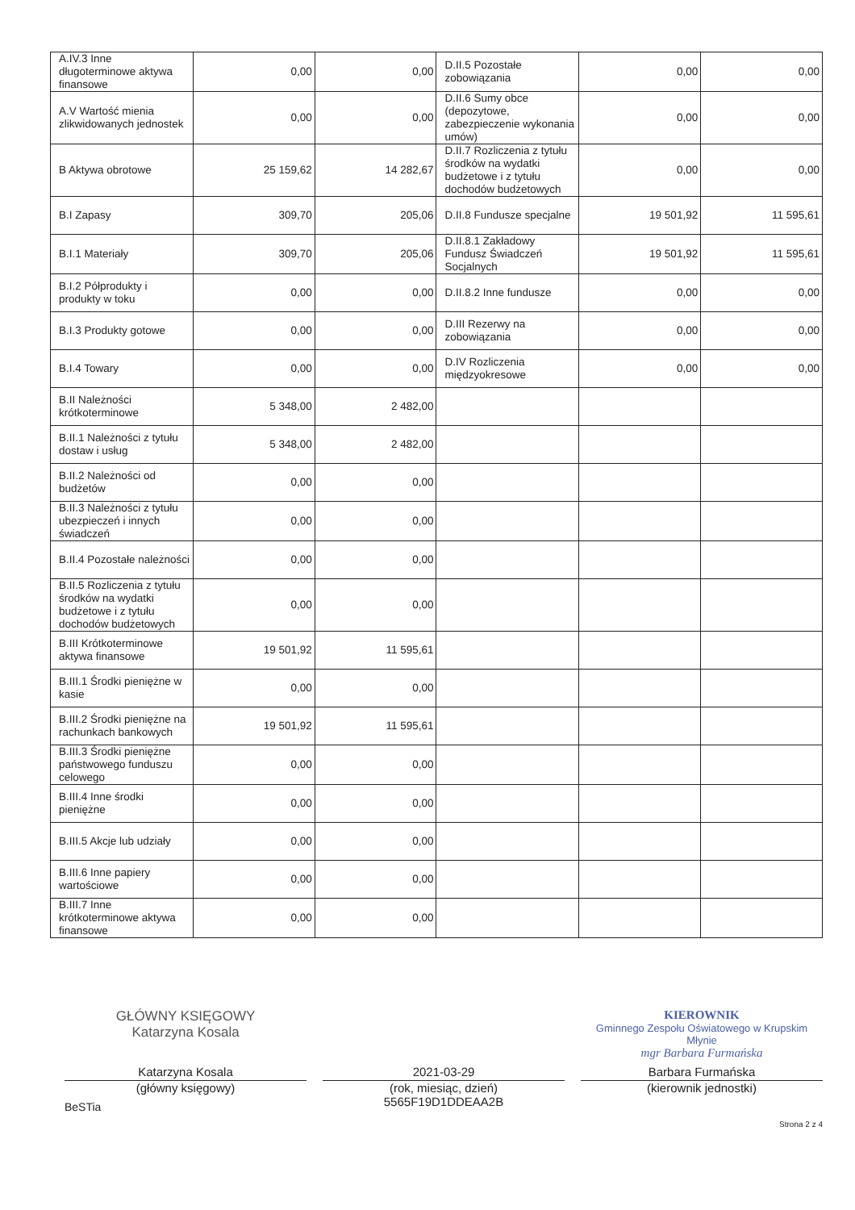| A.IV.3 Inne długoterminowe aktywa finansowe | 0,00 | 0,00 | D.II.5 Pozostałe zobowiązania | 0,00 | 0,00 |
| A.V Wartość mienia zlikwidowanych jednostek | 0,00 | 0,00 | D.II.6 Sumy obce (depozytowe, zabezpieczenie wykonania umów) | 0,00 | 0,00 |
| B Aktywa obrotowe | 25 159,62 | 14 282,67 | D.II.7 Rozliczenia z tytułu środków na wydatki budżetowe i z tytułu dochodów budżetowych | 0,00 | 0,00 |
| B.I Zapasy | 309,70 | 205,06 | D.II.8 Fundusze specjalne | 19 501,92 | 11 595,61 |
| B.I.1 Materiały | 309,70 | 205,06 | D.II.8.1 Zakładowy Fundusz Świadczeń Socjalnych | 19 501,92 | 11 595,61 |
| B.I.2 Półprodukty i produkty w toku | 0,00 | 0,00 | D.II.8.2 Inne fundusze | 0,00 | 0,00 |
| B.I.3 Produkty gotowe | 0,00 | 0,00 | D.III Rezerwy na zobowiązania | 0,00 | 0,00 |
| B.I.4 Towary | 0,00 | 0,00 | D.IV Rozliczenia międzyokresowe | 0,00 | 0,00 |
| B.II Należności krótkoterminowe | 5 348,00 | 2 482,00 | | | |
| B.II.1 Należności z tytułu dostaw i usług | 5 348,00 | 2 482,00 | | | |
| B.II.2 Należności od budżetów | 0,00 | 0,00 | | | |
| B.II.3 Należności z tytułu ubezpieczeń i innych świadczeń | 0,00 | 0,00 | | | |
| B.II.4 Pozostałe należności | 0,00 | 0,00 | | | |
| B.II.5 Rozliczenia z tytułu środków na wydatki budżetowe i z tytułu dochodów budżetowych | 0,00 | 0,00 | | | |
| B.III Krótkoterminowe aktywa finansowe | 19 501,92 | 11 595,61 | | | |
| B.III.1 Środki pieniężne w kasie | 0,00 | 0,00 | | | |
| B.III.2 Środki pieniężne na rachunkach bankowych | 19 501,92 | 11 595,61 | | | |
| B.III.3 Środki pieniężne państwowego funduszu celowego | 0,00 | 0,00 | | | |
| B.III.4 Inne środki pieniężne | 0,00 | 0,00 | | | |
| B.III.5 Akcje lub udziały | 0,00 | 0,00 | | | |
| B.III.6 Inne papiery wartościowe | 0,00 | 0,00 | | | |
| B.III.7 Inne krótkoterminowe aktywa finansowe | 0,00 | 0,00 | | | |
GŁÓWNY KSIĘGOWY
Katarzyna Kosala
KIEROWNIK
Gminnego Zespołu Oświatowego w Krupskim Młynie
mgr Barbara Furmańska
Katarzyna Kosala
(główny księgowy)
2021-03-29
(rok, miesiąc, dzień)
5565F19D1DDEAA2B
Barbara Furmańska
(kierownik jednostki)
BeSTia
Strona 2 z 4